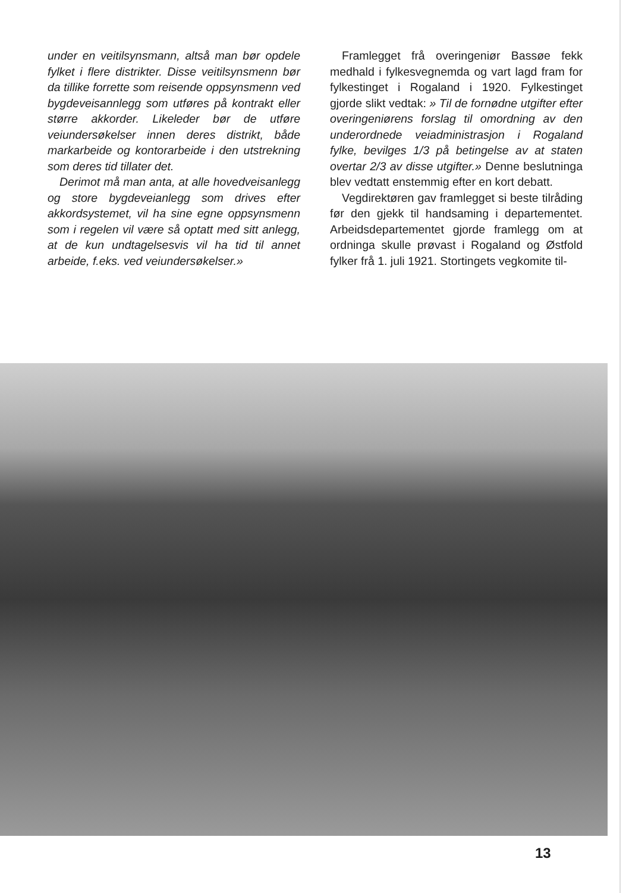under en veitilsynsmann, altså man bør opdele fylket i flere distrikter. Disse veitilsynsmenn bør da tillike forrette som reisende oppsynsmenn ved bygdeveisannlegg som utføres på kontrakt eller større akkorder. Likeleder bør de utføre veiundersøkelser innen deres distrikt, både markarbeide og kontorarbeide i den utstrekning som deres tid tillater det.
Derimot må man anta, at alle hovedveisanlegg og store bygdeveianlegg som drives efter akkordsystemet, vil ha sine egne oppsynsmenn som i regelen vil være så optatt med sitt anlegg, at de kun undtagelsesvis vil ha tid til annet arbeide, f.eks. ved veiundersøkelser.»
Framlegget frå overingeniør Bassøe fekk medhald i fylkesvegnemda og vart lagd fram for fylkestinget i Rogaland i 1920. Fylkestinget gjorde slikt vedtak: » Til de fornødne utgifter efter overingeniørens forslag til omordning av den underordnede veiadministrasjon i Rogaland fylke, bevilges 1/3 på betingelse av at staten overtar 2/3 av disse utgifter.» Denne beslutninga blev vedtatt enstemmig efter en kort debatt.
Vegdirektøren gav framlegget si beste tilråding før den gjekk til handsaming i departementet. Arbeidsdepartementet gjorde framlegg om at ordninga skulle prøvast i Rogaland og Østfold fylker frå 1. juli 1921. Stortingets vegkomite til-
13